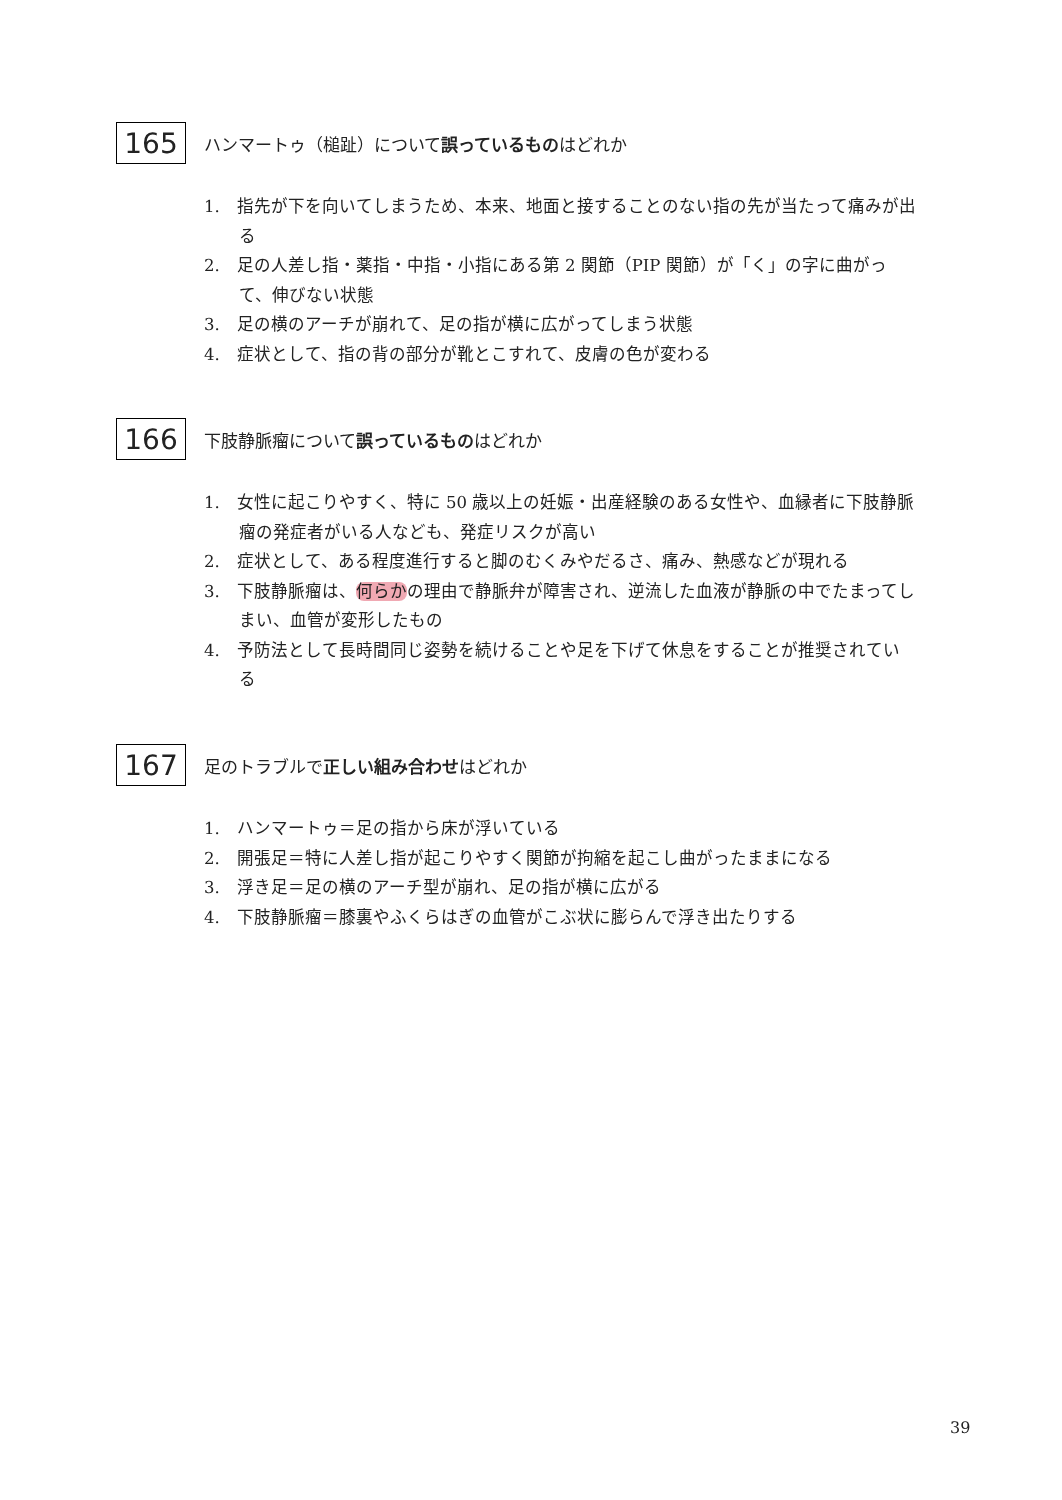165 ハンマートゥ（槌趾）について誤っているものはどれか
1.　指先が下を向いてしまうため、本来、地面と接することのない指の先が当たって痛みが出る
2.　足の人差し指・薬指・中指・小指にある第 2 関節（PIP 関節）が「く」の字に曲がって、伸びない状態
3.　足の横のアーチが崩れて、足の指が横に広がってしまう状態
4.　症状として、指の背の部分が靴とこすれて、皮膚の色が変わる
166 下肢静脈瘤について誤っているものはどれか
1.　女性に起こりやすく、特に 50 歳以上の妊娠・出産経験のある女性や、血縁者に下肢静脈瘤の発症者がいる人なども、発症リスクが高い
2.　症状として、ある程度進行すると脚のむくみやだるさ、痛み、熱感などが現れる
3.　下肢静脈瘤は、何らかの理由で静脈弁が障害され、逆流した血液が静脈の中でたまってしまい、血管が変形したもの
4.　予防法として長時間同じ姿勢を続けることや足を下げて休息をすることが推奨されている
167 足のトラブルで正しい組み合わせはどれか
1.　ハンマートゥ＝足の指から床が浮いている
2.　開張足＝特に人差し指が起こりやすく関節が拘縮を起こし曲がったままになる
3.　浮き足＝足の横のアーチ型が崩れ、足の指が横に広がる
4.　下肢静脈瘤＝膝裏やふくらはぎの血管がこぶ状に膨らんで浮き出たりする
39